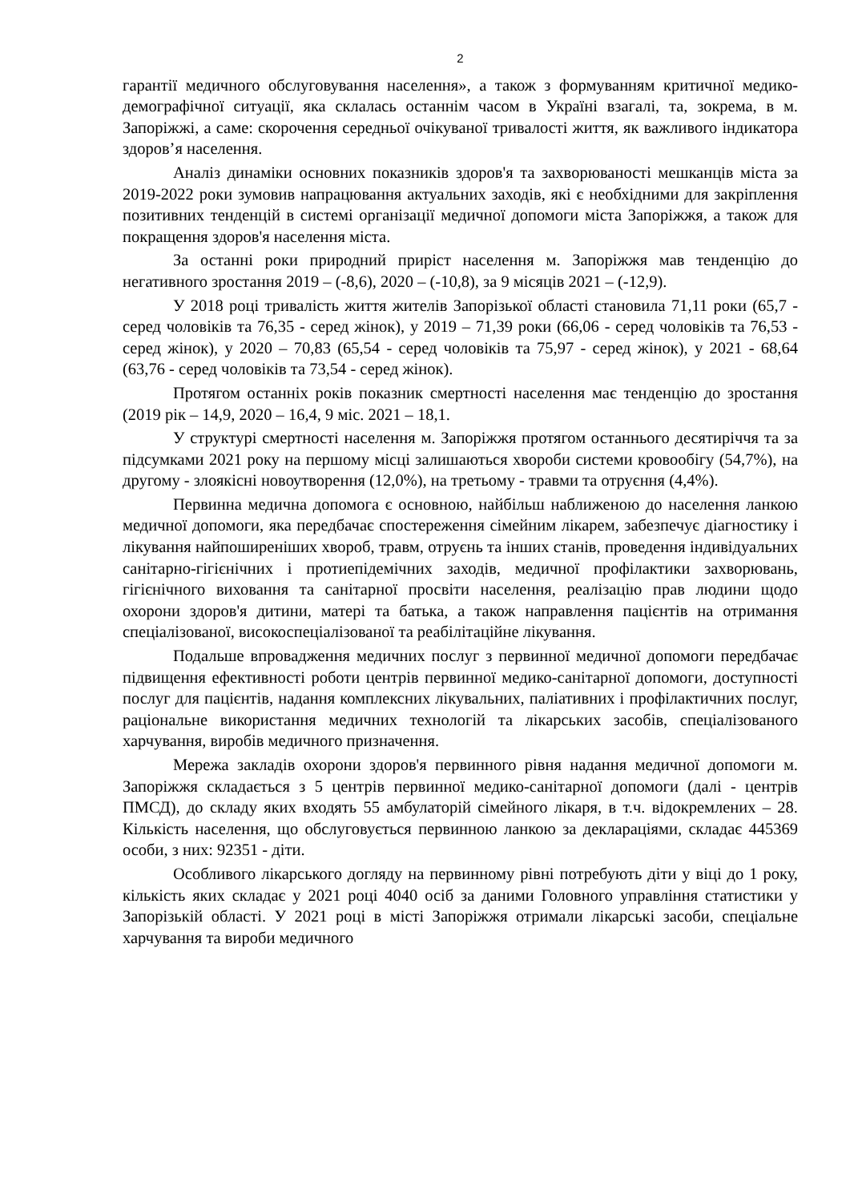2
гарантії медичного обслуговування населення», а також з формуванням критичної медико-демографічної ситуації, яка склалась останнім часом в Україні взагалі, та, зокрема, в м. Запоріжжі, а саме: скорочення середньої очікуваної тривалості життя, як важливого індикатора здоров’я населення.
Аналіз динаміки основних показників здоров'я та захворюваності мешканців міста за 2019-2022 роки зумовив напрацювання актуальних заходів, які є необхідними для закріплення позитивних тенденцій в системі організації медичної допомоги міста Запоріжжя, а також для покращення здоров'я населення міста.
За останні роки природний приріст населення м. Запоріжжя мав тенденцію до негативного зростання 2019 – (-8,6), 2020 – (-10,8), за 9 місяців 2021 – (-12,9).
У 2018 році тривалість життя жителів Запорізької області становила 71,11 роки (65,7 - серед чоловіків та 76,35 - серед жінок), у 2019 – 71,39 роки (66,06 - серед чоловіків та 76,53 - серед жінок), у 2020 – 70,83 (65,54 - серед чоловіків та 75,97 - серед жінок), у 2021 - 68,64 (63,76 - серед чоловіків та 73,54 - серед жінок).
Протягом останніх років показник смертності населення має тенденцію до зростання (2019 рік – 14,9, 2020 – 16,4, 9 міс. 2021 – 18,1.
У структурі смертності населення м. Запоріжжя протягом останнього десятиріччя та за підсумками 2021 року на першому місці залишаються хвороби системи кровообігу (54,7%), на другому - злоякісні новоутворення (12,0%), на третьому - травми та отруєння (4,4%).
Первинна медична допомога є основною, найбільш наближеною до населення ланкою медичної допомоги, яка передбачає спостереження сімейним лікарем, забезпечує діагностику і лікування найпоширеніших хвороб, травм, отруєнь та інших станів, проведення індивідуальних санітарно-гігієнічних і протиепідемічних заходів, медичної профілактики захворювань, гігієнічного виховання та санітарної просвіти населення, реалізацію прав людини щодо охорони здоров'я дитини, матері та батька, а також направлення пацієнтів на отримання спеціалізованої, високоспеціалізованої та реабілітаційне лікування.
Подальше впровадження медичних послуг з первинної медичної допомоги передбачає підвищення ефективності роботи центрів первинної медико-санітарної допомоги, доступності послуг для пацієнтів, надання комплексних лікувальних, паліативних і профілактичних послуг, раціональне використання медичних технологій та лікарських засобів, спеціалізованого харчування, виробів медичного призначення.
Мережа закладів охорони здоров'я первинного рівня надання медичної допомоги м. Запоріжжя складається з 5 центрів первинної медико-санітарної допомоги (далі - центрів ПМСД), до складу яких входять 55 амбулаторій сімейного лікаря, в т.ч. відокремлених – 28. Кількість населення, що обслуговується первинною ланкою за деклараціями, складає 445369 особи, з них: 92351 - діти.
Особливого лікарського догляду на первинному рівні потребують діти у віці до 1 року, кількість яких складає у 2021 році 4040 осіб за даними Головного управління статистики у Запорізькій області. У 2021 році в місті Запоріжжя отримали лікарські засоби, спеціальне харчування та вироби медичного